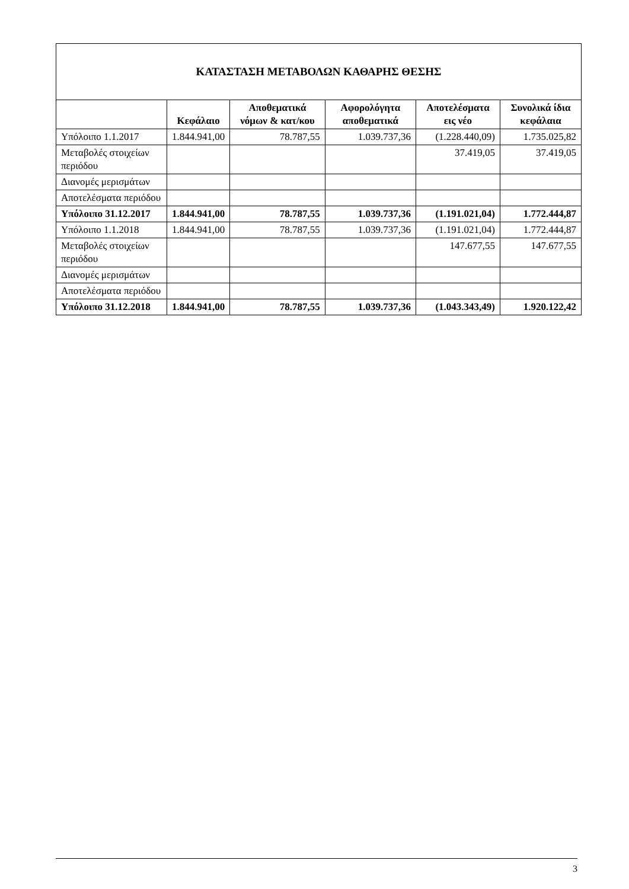| ΚΑΤΑΣΤΑΣΗ ΜΕΤΑΒΟΛΩΝ ΚΑΘΑΡΗΣ ΘΕΣΗΣ | | | | | |
| | Κεφάλαιο | Αποθεματικά νόμων & κατ/κου | Αφορολόγητα αποθεματικά | Αποτελέσματα εις νέο | Συνολικά ίδια κεφάλαια |
| Υπόλοιπο 1.1.2017 | 1.844.941,00 | 78.787,55 | 1.039.737,36 | (1.228.440,09) | 1.735.025,82 |
| Μεταβολές στοιχείων περιόδου | | | | 37.419,05 | 37.419,05 |
| Διανομές μερισμάτων | | | | | |
| Αποτελέσματα περιόδου | | | | | |
| Υπόλοιπο 31.12.2017 | 1.844.941,00 | 78.787,55 | 1.039.737,36 | (1.191.021,04) | 1.772.444,87 |
| Υπόλοιπο 1.1.2018 | 1.844.941,00 | 78.787,55 | 1.039.737,36 | (1.191.021,04) | 1.772.444,87 |
| Μεταβολές στοιχείων περιόδου | | | | 147.677,55 | 147.677,55 |
| Διανομές μερισμάτων | | | | | |
| Αποτελέσματα περιόδου | | | | | |
| Υπόλοιπο 31.12.2018 | 1.844.941,00 | 78.787,55 | 1.039.737,36 | (1.043.343,49) | 1.920.122,42 |
3